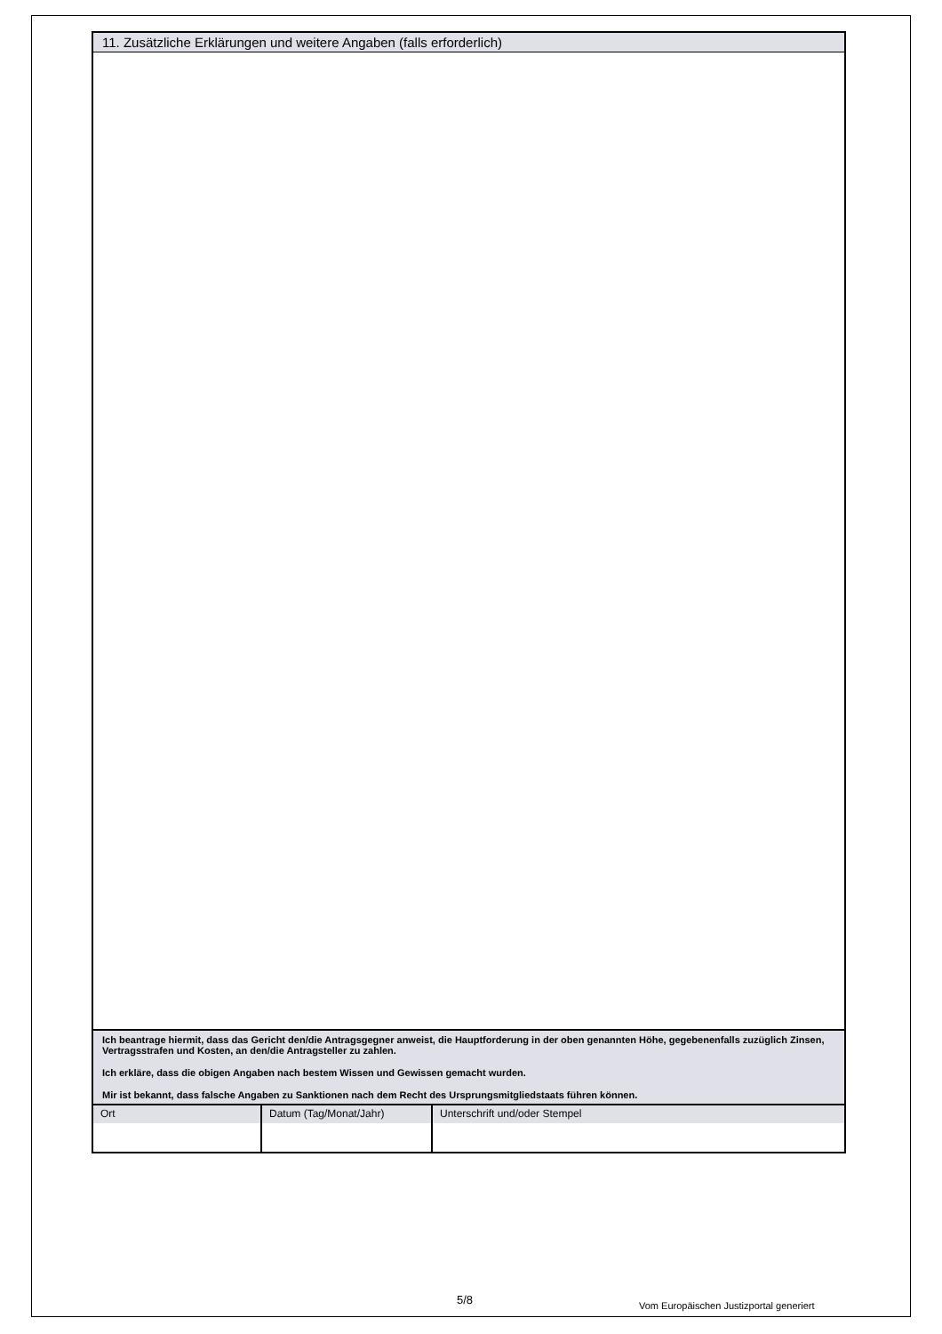11. Zusätzliche Erklärungen und weitere Angaben (falls erforderlich)
Ich beantrage hiermit, dass das Gericht den/die Antragsgegner anweist, die Hauptforderung in der oben genannten Höhe, gegebenenfalls zuzüglich Zinsen, Vertragsstrafen und Kosten, an den/die Antragsteller zu zahlen.
Ich erkläre, dass die obigen Angaben nach bestem Wissen und Gewissen gemacht wurden.
Mir ist bekannt, dass falsche Angaben zu Sanktionen nach dem Recht des Ursprungsmitgliedstaats führen können.
| Ort | Datum (Tag/Monat/Jahr) | Unterschrift und/oder Stempel |
5/8
Vom Europäischen Justizportal generiert